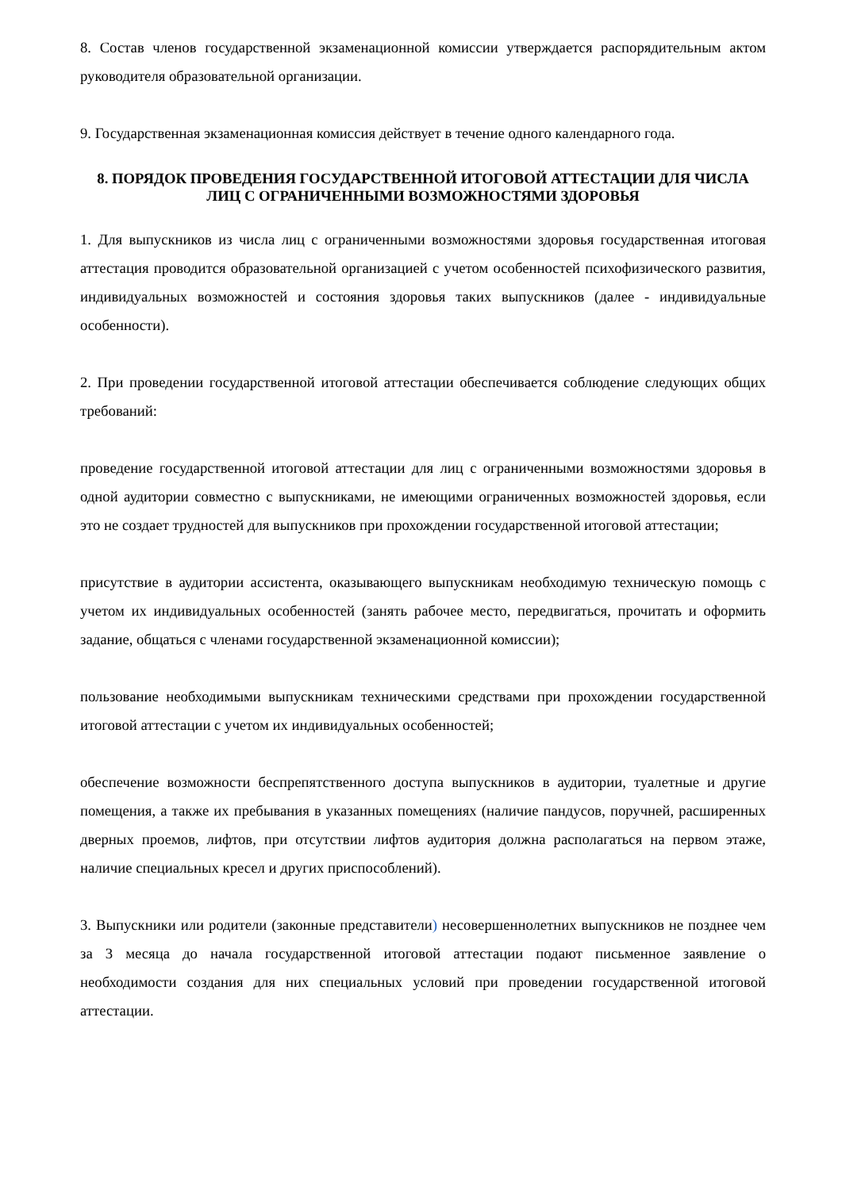8. Состав членов государственной экзаменационной комиссии утверждается распорядительным актом руководителя образовательной организации.
9. Государственная экзаменационная комиссия действует в течение одного календарного года.
8. ПОРЯДОК ПРОВЕДЕНИЯ ГОСУДАРСТВЕННОЙ ИТОГОВОЙ АТТЕСТАЦИИ ДЛЯ ЧИСЛА ЛИЦ С ОГРАНИЧЕННЫМИ ВОЗМОЖНОСТЯМИ ЗДОРОВЬЯ
1. Для выпускников из числа лиц с ограниченными возможностями здоровья государственная итоговая аттестация проводится образовательной организацией с учетом особенностей психофизического развития, индивидуальных возможностей и состояния здоровья таких выпускников (далее - индивидуальные особенности).
2. При проведении государственной итоговой аттестации обеспечивается соблюдение следующих общих требований:
проведение государственной итоговой аттестации для лиц с ограниченными возможностями здоровья в одной аудитории совместно с выпускниками, не имеющими ограниченных возможностей здоровья, если это не создает трудностей для выпускников при прохождении государственной итоговой аттестации;
присутствие в аудитории ассистента, оказывающего выпускникам необходимую техническую помощь с учетом их индивидуальных особенностей (занять рабочее место, передвигаться, прочитать и оформить задание, общаться с членами государственной экзаменационной комиссии);
пользование необходимыми выпускникам техническими средствами при прохождении государственной итоговой аттестации с учетом их индивидуальных особенностей;
обеспечение возможности беспрепятственного доступа выпускников в аудитории, туалетные и другие помещения, а также их пребывания в указанных помещениях (наличие пандусов, поручней, расширенных дверных проемов, лифтов, при отсутствии лифтов аудитория должна располагаться на первом этаже, наличие специальных кресел и других приспособлений).
3. Выпускники или родители (законные представители) несовершеннолетних выпускников не позднее чем за 3 месяца до начала государственной итоговой аттестации подают письменное заявление о необходимости создания для них специальных условий при проведении государственной итоговой аттестации.